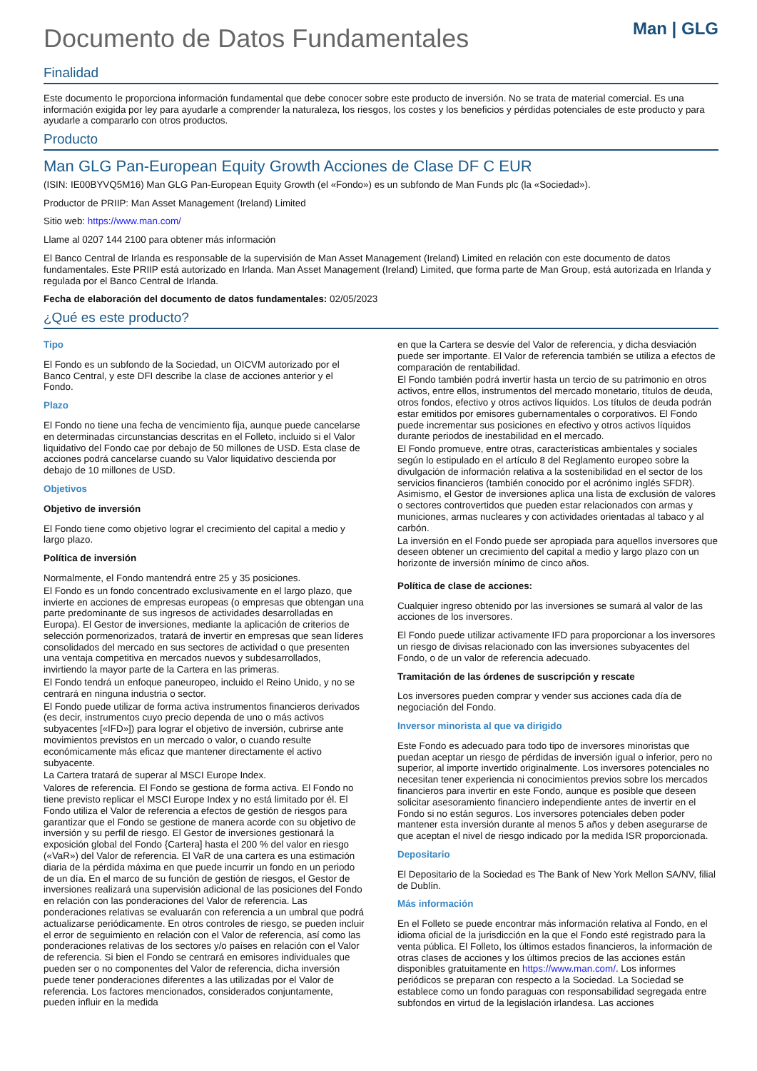Documento de Datos Fundamentales
Man | GLG
Finalidad
Este documento le proporciona información fundamental que debe conocer sobre este producto de inversión. No se trata de material comercial. Es una información exigida por ley para ayudarle a comprender la naturaleza, los riesgos, los costes y los beneficios y pérdidas potenciales de este producto y para ayudarle a compararlo con otros productos.
Producto
Man GLG Pan-European Equity Growth Acciones de Clase DF C EUR
(ISIN: IE00BYVQ5M16) Man GLG Pan-European Equity Growth (el «Fondo») es un subfondo de Man Funds plc (la «Sociedad»).
Productor de PRIIP: Man Asset Management (Ireland) Limited
Sitio web: https://www.man.com/
Llame al 0207 144 2100 para obtener más información
El Banco Central de Irlanda es responsable de la supervisión de Man Asset Management (Ireland) Limited en relación con este documento de datos fundamentales. Este PRIIP está autorizado en Irlanda. Man Asset Management (Ireland) Limited, que forma parte de Man Group, está autorizada en Irlanda y regulada por el Banco Central de Irlanda.
Fecha de elaboración del documento de datos fundamentales: 02/05/2023
¿Qué es este producto?
Tipo
El Fondo es un subfondo de la Sociedad, un OICVM autorizado por el Banco Central, y este DFI describe la clase de acciones anterior y el Fondo.
Plazo
El Fondo no tiene una fecha de vencimiento fija, aunque puede cancelarse en determinadas circunstancias descritas en el Folleto, incluido si el Valor liquidativo del Fondo cae por debajo de 50 millones de USD. Esta clase de acciones podrá cancelarse cuando su Valor liquidativo descienda por debajo de 10 millones de USD.
Objetivos
Objetivo de inversión
El Fondo tiene como objetivo lograr el crecimiento del capital a medio y largo plazo.
Política de inversión
Normalmente, el Fondo mantendrá entre 25 y 35 posiciones.
El Fondo es un fondo concentrado exclusivamente en el largo plazo, que invierte en acciones de empresas europeas (o empresas que obtengan una parte predominante de sus ingresos de actividades desarrolladas en Europa). El Gestor de inversiones, mediante la aplicación de criterios de selección pormenorizados, tratará de invertir en empresas que sean líderes consolidados del mercado en sus sectores de actividad o que presenten una ventaja competitiva en mercados nuevos y subdesarrollados, invirtiendo la mayor parte de la Cartera en las primeras.
El Fondo tendrá un enfoque paneuropeo, incluido el Reino Unido, y no se centrará en ninguna industria o sector.
El Fondo puede utilizar de forma activa instrumentos financieros derivados (es decir, instrumentos cuyo precio dependa de uno o más activos subyacentes [«IFD»]) para lograr el objetivo de inversión, cubrirse ante movimientos previstos en un mercado o valor, o cuando resulte económicamente más eficaz que mantener directamente el activo subyacente.
La Cartera tratará de superar al MSCI Europe Index.
Valores de referencia. El Fondo se gestiona de forma activa. El Fondo no tiene previsto replicar el MSCI Europe Index y no está limitado por él. El Fondo utiliza el Valor de referencia a efectos de gestión de riesgos para garantizar que el Fondo se gestione de manera acorde con su objetivo de inversión y su perfil de riesgo. El Gestor de inversiones gestionará la exposición global del Fondo {Cartera] hasta el 200 % del valor en riesgo («VaR») del Valor de referencia. El VaR de una cartera es una estimación diaria de la pérdida máxima en que puede incurrir un fondo en un periodo de un día. En el marco de su función de gestión de riesgos, el Gestor de inversiones realizará una supervisión adicional de las posiciones del Fondo en relación con las ponderaciones del Valor de referencia. Las ponderaciones relativas se evaluarán con referencia a un umbral que podrá actualizarse periódicamente. En otros controles de riesgo, se pueden incluir el error de seguimiento en relación con el Valor de referencia, así como las ponderaciones relativas de los sectores y/o países en relación con el Valor de referencia. Si bien el Fondo se centrará en emisores individuales que pueden ser o no componentes del Valor de referencia, dicha inversión puede tener ponderaciones diferentes a las utilizadas por el Valor de referencia. Los factores mencionados, considerados conjuntamente, pueden influir en la medida
en que la Cartera se desvíe del Valor de referencia, y dicha desviación puede ser importante. El Valor de referencia también se utiliza a efectos de comparación de rentabilidad.
El Fondo también podrá invertir hasta un tercio de su patrimonio en otros activos, entre ellos, instrumentos del mercado monetario, títulos de deuda, otros fondos, efectivo y otros activos líquidos. Los títulos de deuda podrán estar emitidos por emisores gubernamentales o corporativos. El Fondo puede incrementar sus posiciones en efectivo y otros activos líquidos durante periodos de inestabilidad en el mercado.
El Fondo promueve, entre otras, características ambientales y sociales según lo estipulado en el artículo 8 del Reglamento europeo sobre la divulgación de información relativa a la sostenibilidad en el sector de los servicios financieros (también conocido por el acrónimo inglés SFDR). Asimismo, el Gestor de inversiones aplica una lista de exclusión de valores o sectores controvertidos que pueden estar relacionados con armas y municiones, armas nucleares y con actividades orientadas al tabaco y al carbón.
La inversión en el Fondo puede ser apropiada para aquellos inversores que deseen obtener un crecimiento del capital a medio y largo plazo con un horizonte de inversión mínimo de cinco años.
Política de clase de acciones:
Cualquier ingreso obtenido por las inversiones se sumará al valor de las acciones de los inversores.
El Fondo puede utilizar activamente IFD para proporcionar a los inversores un riesgo de divisas relacionado con las inversiones subyacentes del Fondo, o de un valor de referencia adecuado.
Tramitación de las órdenes de suscripción y rescate
Los inversores pueden comprar y vender sus acciones cada día de negociación del Fondo.
Inversor minorista al que va dirigido
Este Fondo es adecuado para todo tipo de inversores minoristas que puedan aceptar un riesgo de pérdidas de inversión igual o inferior, pero no superior, al importe invertido originalmente. Los inversores potenciales no necesitan tener experiencia ni conocimientos previos sobre los mercados financieros para invertir en este Fondo, aunque es posible que deseen solicitar asesoramiento financiero independiente antes de invertir en el Fondo si no están seguros. Los inversores potenciales deben poder mantener esta inversión durante al menos 5 años y deben asegurarse de que aceptan el nivel de riesgo indicado por la medida ISR proporcionada.
Depositario
El Depositario de la Sociedad es The Bank of New York Mellon SA/NV, filial de Dublín.
Más información
En el Folleto se puede encontrar más información relativa al Fondo, en el idioma oficial de la jurisdicción en la que el Fondo esté registrado para la venta pública. El Folleto, los últimos estados financieros, la información de otras clases de acciones y los últimos precios de las acciones están disponibles gratuitamente en https://www.man.com/. Los informes periódicos se preparan con respecto a la Sociedad. La Sociedad se establece como un fondo paraguas con responsabilidad segregada entre subfondos en virtud de la legislación irlandesa. Las acciones